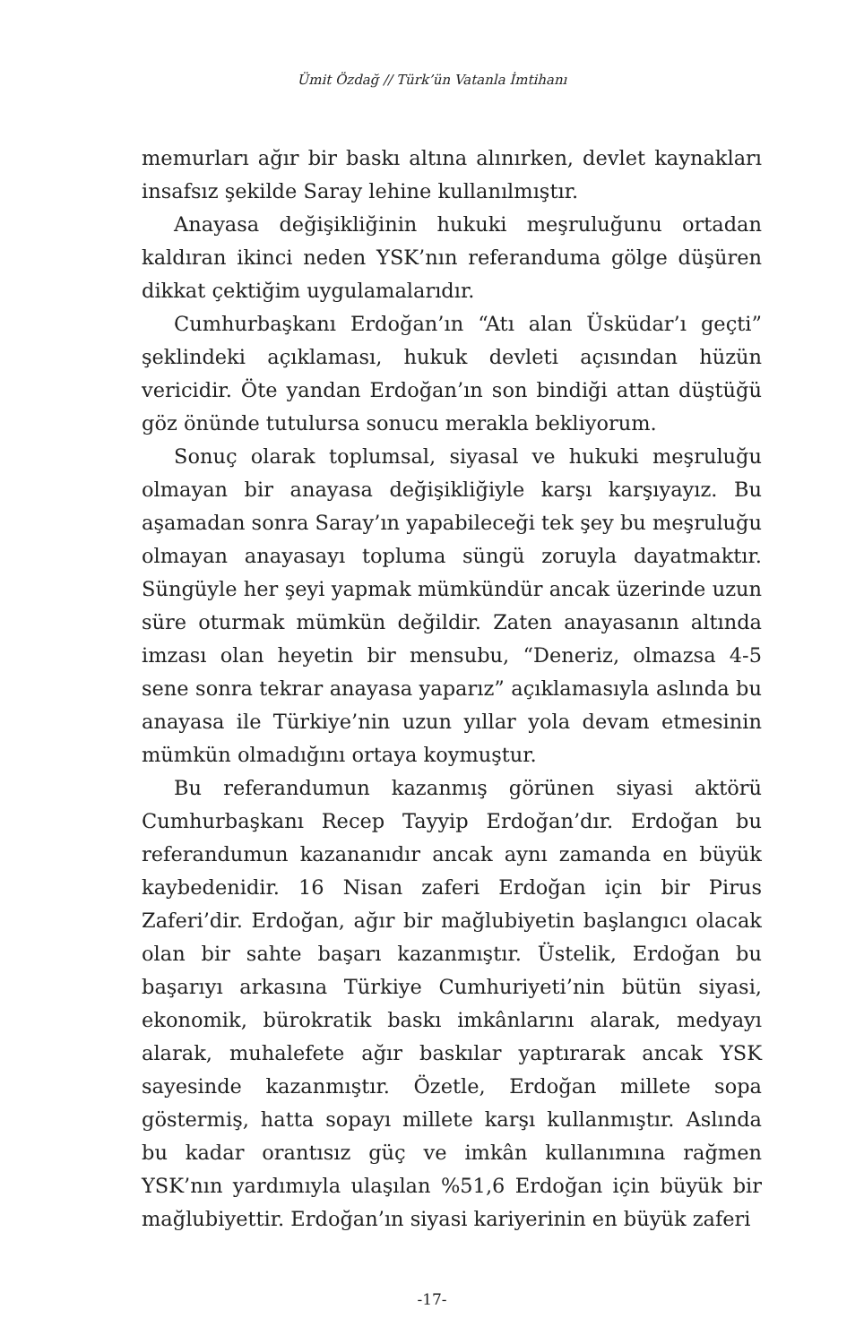Ümit Özdağ // Türk’ün Vatanla İmtihanı
memurları ağır bir baskı altına alınırken, devlet kaynakları insafsız şekilde Saray lehine kullanılmıştır.
Anayasa değişikliğinin hukuki meşruluğunu ortadan kaldıran ikinci neden YSK’nın referanduma gölge düşüren dikkat çektiğim uygulamalarıdır.
Cumhurbaşkanı Erdoğan’ın “Atı alan Üsküdar’ı geçti” şeklindeki açıklaması, hukuk devleti açısından hüzün vericidir. Öte yandan Erdoğan’ın son bindiği attan düştüğü göz önünde tutulursa sonucu merakla bekliyorum.
Sonuç olarak toplumsal, siyasal ve hukuki meşruluğu olmayan bir anayasa değişikliğiyle karşı karşıyayız. Bu aşamadan sonra Saray’ın yapabileceği tek şey bu meşruluğu olmayan anayasayı topluma süngü zoruyla dayatmaktır. Süngüyle her şeyi yapmak mümkündür ancak üzerinde uzun süre oturmak mümkün değildir. Zaten anayasanın altında imzası olan heyetin bir mensubu, “Deneriz, olmazsa 4-5 sene sonra tekrar anayasa yaparız” açıklamasıyla aslında bu anayasa ile Türkiye’nin uzun yıllar yola devam etmesinin mümkün olmadığını ortaya koymuştur.
Bu referandumun kazanmış görünen siyasi aktörü Cumhurbaşkanı Recep Tayyip Erdoğan’dır. Erdoğan bu referandumun kazananıdır ancak aynı zamanda en büyük kaybedenidir. 16 Nisan zaferi Erdoğan için bir Pirus Zaferi’dir. Erdoğan, ağır bir mağlubiyetin başlangıcı olacak olan bir sahte başarı kazanmıştır. Üstelik, Erdoğan bu başarıyı arkasına Türkiye Cumhuriyeti’nin bütün siyasi, ekonomik, bürokratik baskı imkânlarını alarak, medyayı alarak, muhalefete ağır baskılar yaptırarak ancak YSK sayesinde kazanmıştır. Özetle, Erdoğan millete sopa göstermiş, hatta sopayı millete karşı kullanmıştır. Aslında bu kadar orantısız güç ve imkân kullanımına rağmen YSK’nın yardımıyla ulaşılan %51,6 Erdoğan için büyük bir mağlubiyettir. Erdoğan’ın siyasi kariyerinin en büyük zaferi
-17-